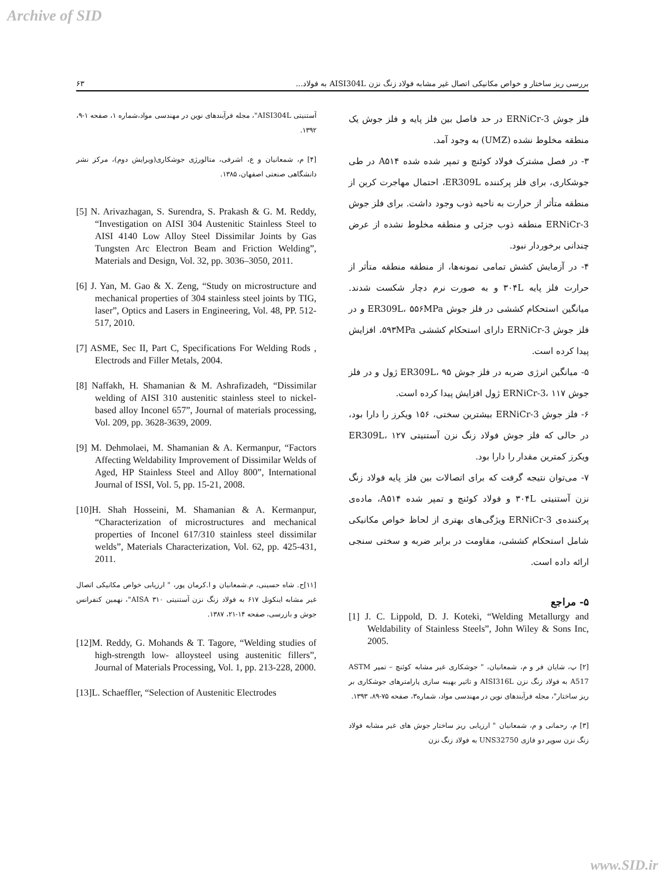Archive of SID
۶۳ بررسی ریز ساختار و خواص مکانیکی اتصال غیر مشابه فولاد زنگ نزن AISI304L به فولاد...
آستنیتی AISI304L"، مجله فرآیندهای نوین در مهندسی مواد،شماره ۱، صفحه ۱-۹، ۱۳۹۲.
[۴] م، شمعانیان و ع، اشرفی، متالورژی جوشکاری(ویرایش دوم)، مرکز نشر دانشگاهی صنعتی اصفهان، ۱۳۸۵.
[5] N. Arivazhagan, S. Surendra, S. Prakash & G. M. Reddy, “Investigation on AISI 304 Austenitic Stainless Steel to AISI 4140 Low Alloy Steel Dissimilar Joints by Gas Tungsten Arc Electron Beam and Friction Welding”, Materials and Design, Vol. 32, pp. 3036–3050, 2011.
[6] J. Yan, M. Gao & X. Zeng, “Study on microstructure and mechanical properties of 304 stainless steel joints by TIG, laser”, Optics and Lasers in Engineering, Vol. 48, PP. 512-517, 2010.
[7] ASME, Sec II, Part C, Specifications For Welding Rods , Electrods and Filler Metals, 2004.
[8] Naffakh, H. Shamanian & M. Ashrafizadeh, “Dissimilar welding of AISI 310 austenitic stainless steel to nickel-based alloy Inconel 657”, Journal of materials processing, Vol. 209, pp. 3628-3639, 2009.
[9] M. Dehmolaei, M. Shamanian & A. Kermanpur, “Factors Affecting Weldability Improvement of Dissimilar Welds of Aged, HP Stainless Steel and Alloy 800”, International Journal of ISSI, Vol. 5, pp. 15-21, 2008.
[10]H. Shah Hosseini, M. Shamanian & A. Kermanpur, “Characterization of microstructures and mechanical properties of Inconel 617/310 stainless steel dissimilar welds”, Materials Characterization, Vol. 62, pp. 425-431, 2011.
[۱۱]ح. شاه حسینی، م.شمعانیان و ا.کرمان پور، " ارزیابی خواص مکانیکی اتصال غیر مشابه اینکونل ۶۱۷ به فولاد زنگ نزن آستنیتی ۳۱۰ AISA"، نهمین کنفرانس جوش و بازرسی، صفحه ۱۴-۲۱، ۱۳۸۷.
[12]M. Reddy, G. Mohands & T. Tagore, “Welding studies of high-strength low- alloysteel using austenitic fillers”, Journal of Materials Processing, Vol. 1, pp. 213-228, 2000.
[13]L. Schaeffler, “Selection of Austenitic Electrodes
فلز جوش ERNiCr-3 در حد فاصل بین فلز پایه و فلز جوش یک منطقه مخلوط نشده (UMZ) به وجود آمد.
۳- در فصل مشترک فولاد کوئنچ و تمپر شده شده A۵۱۴ در طی جوشکاری، برای فلز پرکننده ER309L، احتمال مهاجرت کربن از منطقه متأثر از حرارت به ناحیه ذوب وجود داشت. برای فلز جوش ERNiCr-3 منطقه ذوب جزئی و منطقه مخلوط نشده از عرض چندانی برخوردار نبود.
۴- در آزمایش کشش تمامی نمونه‌ها، از منطقه منطقه متأثر از حرارت فلز پایه ۳۰۴L و به صورت نرم دچار شکست شدند. میانگین استحکام کششی در فلز جوش ER309L، ۵۵۶MPa و در فلز جوش ERNiCr-3 دارای استحکام کششی ۵۹۳MPa، افزایش پیدا کرده است.
۵- میانگین انرژی ضربه در فلز جوش ER309L، ۹۵ ژول و در فلز جوش ERNiCr-3، ۱۱۷ ژول افزایش پیدا کرده است.
۶- فلز جوش ERNiCr-3 بیشترین سختی، ۱۵۶ ویکرز را دارا بود، در حالی که فلز جوش فولاد زنگ نزن آستنیتی ER309L، ۱۲۷ ویکرز کمترین مقدار را دارا بود.
۷- می‌توان نتیجه گرفت که برای اتصالات بین فلز پایه فولاد زنگ نزن آستنیتی ۳۰۴L و فولاد کوئنچ و تمپر شده A۵۱۴، ماده‌ی پرکننده‌ی ERNiCr-3 ویژگی‌های بهتری از لحاظ خواص مکانیکی شامل استحکام کششی، مقاومت در برابر ضربه و سختی سنجی ارائه داده است.
۵- مراجع
[1] J. C. Lippold, D. J. Koteki, “Welding Metallurgy and Weldability of Stainless Steels”, John Wiley & Sons Inc, 2005.
[۲] پ، شایان فر و م، شمعانیان، " جوشکاری غیر مشابه کوئنچ – تمپر ASTM A517 به فولاد زنگ نزن AISI316L و تاثیر بهینه سازی پارامترهای جوشکاری بر ریز ساختار"، مجله فرآیندهای نوین در مهندسی مواد، شماره۳، صفحه ۷۵-۸۹، ۱۳۹۳.
[۳] م، رحمانی و م، شمعانیان " ارزیابی ریز ساختار جوش های غیر مشابه فولاد زنگ نزن سوپر دو فازی UNS32750 به فولاد زنگ نزن
www.SID.ir